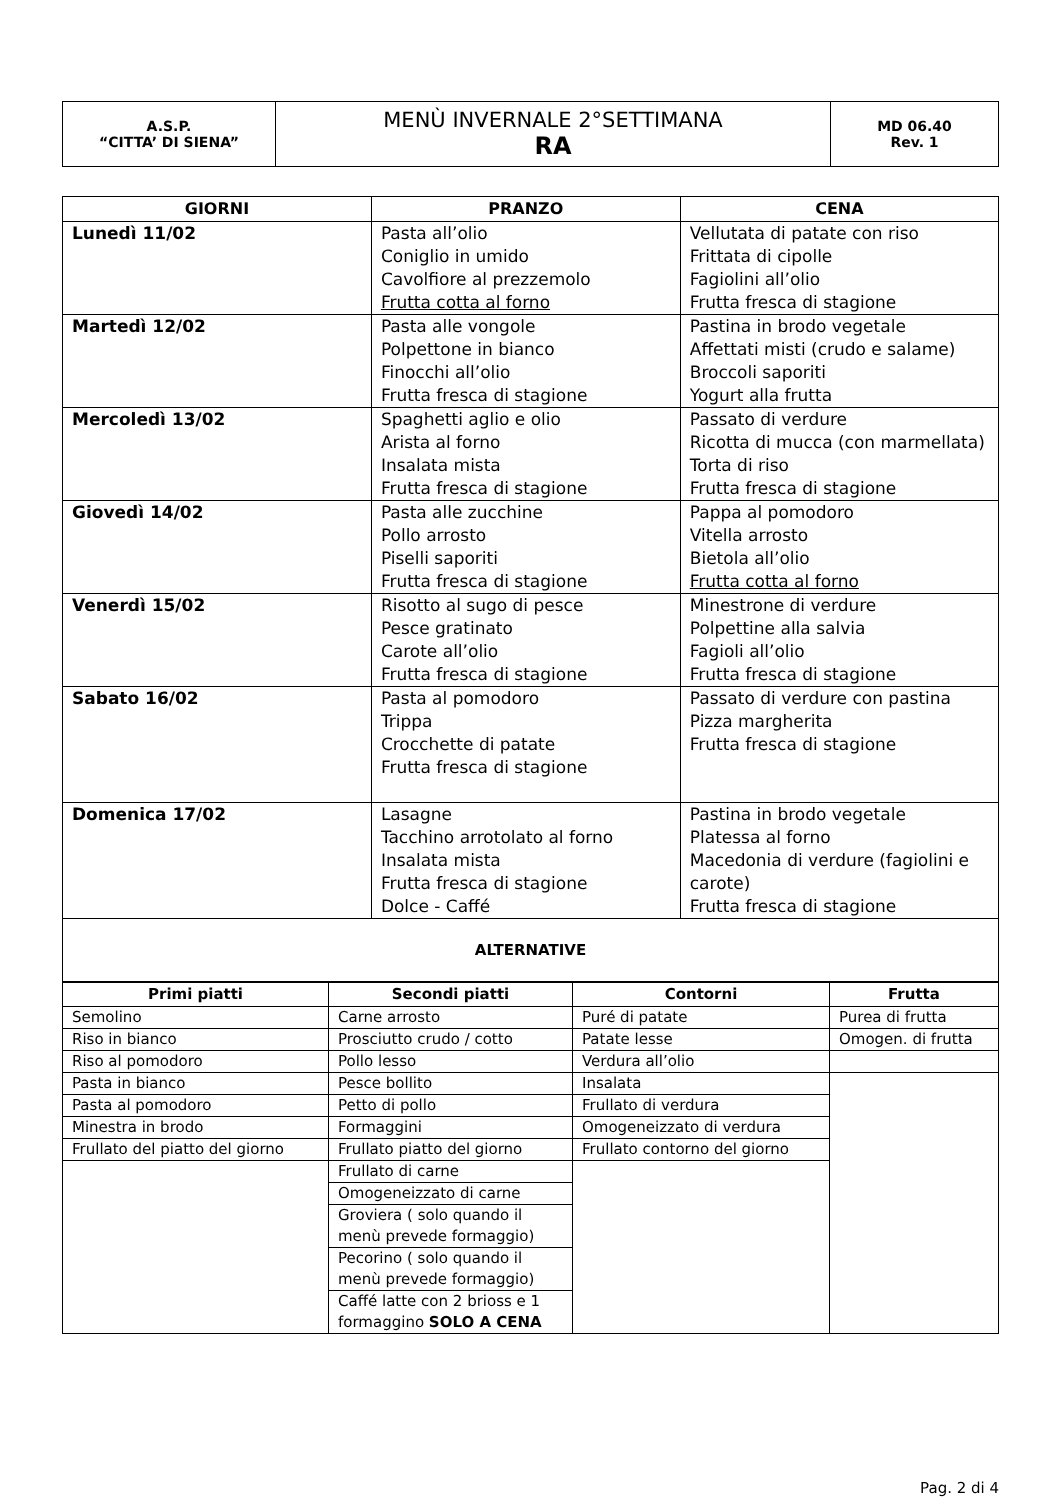| A.S.P. “CITTA’ DI SIENA” | MENÙ INVERNALE 2°SETTIMANA RA | MD 06.40 Rev. 1 |
| GIORNI | PRANZO | CENA |
| --- | --- | --- |
| Lunedì 11/02 | Pasta all’olio Coniglio in umido Cavolfiore al prezzemolo Frutta cotta al forno | Vellutata di patate con riso Frittata di cipolle Fagiolini all’olio Frutta fresca di stagione |
| Martedì 12/02 | Pasta alle vongole Polpettone in bianco Finocchi all’olio Frutta fresca di stagione | Pastina in brodo vegetale Affettati misti (crudo e salame) Broccoli saporiti Yogurt alla frutta |
| Mercoledì 13/02 | Spaghetti aglio e olio Arista al forno Insalata mista Frutta fresca di stagione | Passato di verdure Ricotta di mucca (con marmellata) Torta di riso Frutta fresca di stagione |
| Giovedì 14/02 | Pasta alle zucchine Pollo arrosto Piselli saporiti Frutta fresca di stagione | Pappa al pomodoro Vitella arrosto Bietola all’olio Frutta cotta al forno |
| Venerdì 15/02 | Risotto al sugo di pesce Pesce gratinato Carote all’olio Frutta fresca di stagione | Minestrone di verdure Polpettine alla salvia Fagioli all’olio Frutta fresca di stagione |
| Sabato 16/02 | Pasta al pomodoro Trippa Crocchette di patate Frutta fresca di stagione | Passato di verdure con pastina Pizza margherita Frutta fresca di stagione |
| Domenica 17/02 | Lasagne Tacchino arrotolato al forno Insalata mista Frutta fresca di stagione Dolce - Caffé | Pastina in brodo vegetale Platessa al forno Macedonia di verdure (fagiolini e carote) Frutta fresca di stagione |
| ALTERNATIVE | | |
| Primi piatti | Secondi piatti | Contorni | Frutta |
| --- | --- | --- | --- |
| Semolino | Carne arrosto | Puré di patate | Purea di frutta |
| Riso in bianco | Prosciutto crudo / cotto | Patate lesse | Omogen. di frutta |
| Riso al pomodoro | Pollo lesso | Verdura all’olio | |
| Pasta in bianco | Pesce bollito | Insalata | |
| Pasta al pomodoro | Petto di pollo | Frullato di verdura | |
| Minestra in brodo | Formaggini | Omogeneizzato di verdura | |
| Frullato del piatto del giorno | Frullato piatto del giorno | Frullato contorno del giorno | |
| | Frullato di carne | | |
| | Omogeneizzato di carne | | |
| | Groviera ( solo quando il menù prevede formaggio) | | |
| | Pecorino ( solo quando il menù prevede formaggio) | | |
| | Caffé latte con 2 brioss e 1 formaggino SOLO A CENA | | |
Pag. 2 di 4